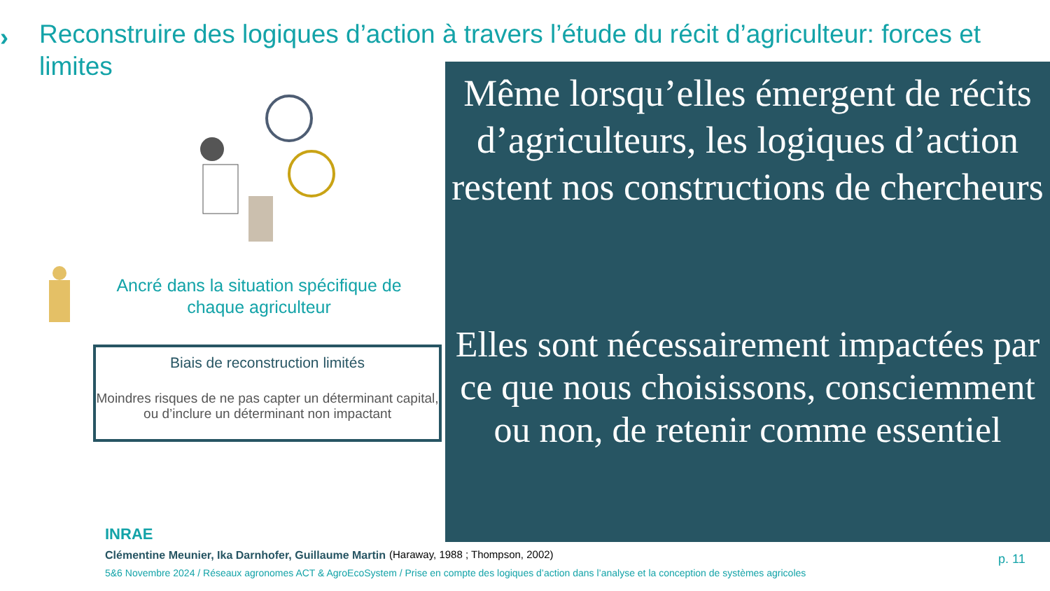›
Reconstruire des logiques d’action à travers l’étude du récit d’agriculteur: forces et limites
Ancré dans la situation spécifique de chaque agriculteur
Biais de reconstruction limités
Moindres risques de ne pas capter un déterminant capital, ou d’inclure un déterminant non impactant
Même lorsqu’elles émergent de récits d’agriculteurs, les logiques d’action restent nos constructions de chercheurs
Elles sont nécessairement impactées par ce que nous choisissons, consciemment ou non, de retenir comme essentiel
INRAE
Clémentine Meunier, Ika Darnhofer, Guillaume Martin
5&6 Novembre 2024 / Réseaux agronomes ACT & AgroEcoSystem / Prise en compte des logiques d’action dans l’analyse et la conception de systèmes agricoles
(Haraway, 1988 ; Thompson, 2002)
p. 11